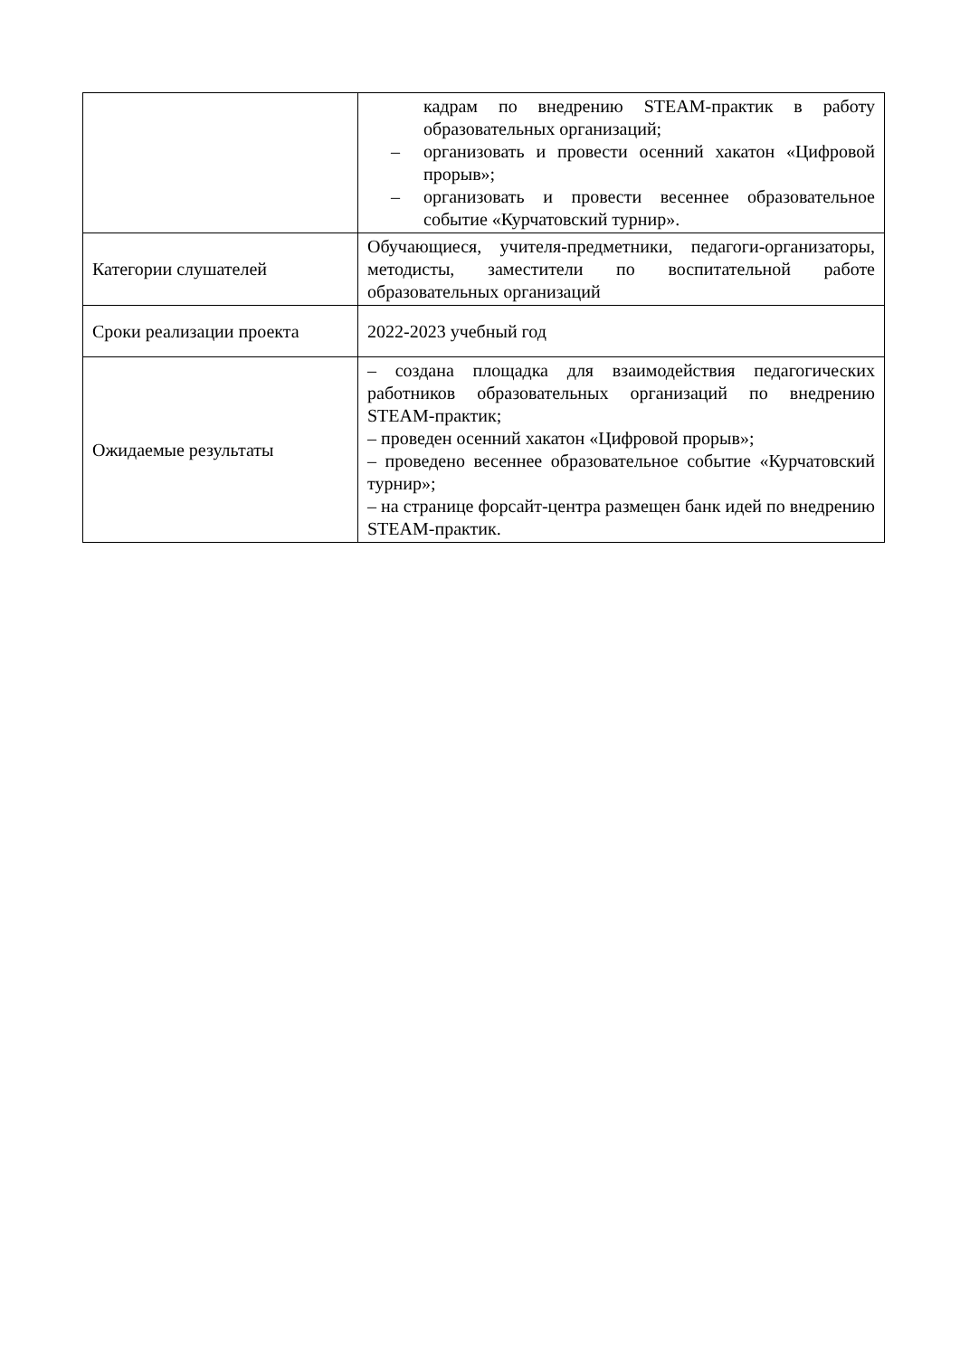| | кадрам по внедрению STEAM-практик в работу образовательных организаций; – организовать и провести осенний хакатон «Цифровой прорыв»; – организовать и провести весеннее образовательное событие «Курчатовский турнир». |
| Категории слушателей | Обучающиеся, учителя-предметники, педагоги-организаторы, методисты, заместители по воспитательной работе образовательных организаций |
| Сроки реализации проекта | 2022-2023 учебный год |
| Ожидаемые результаты | – создана площадка для взаимодействия педагогических работников образовательных организаций по внедрению STEAM-практик; – проведен осенний хакатон «Цифровой прорыв»; – проведено весеннее образовательное событие «Курчатовский турнир»; – на странице форсайт-центра размещен банк идей по внедрению STEAM-практик. |